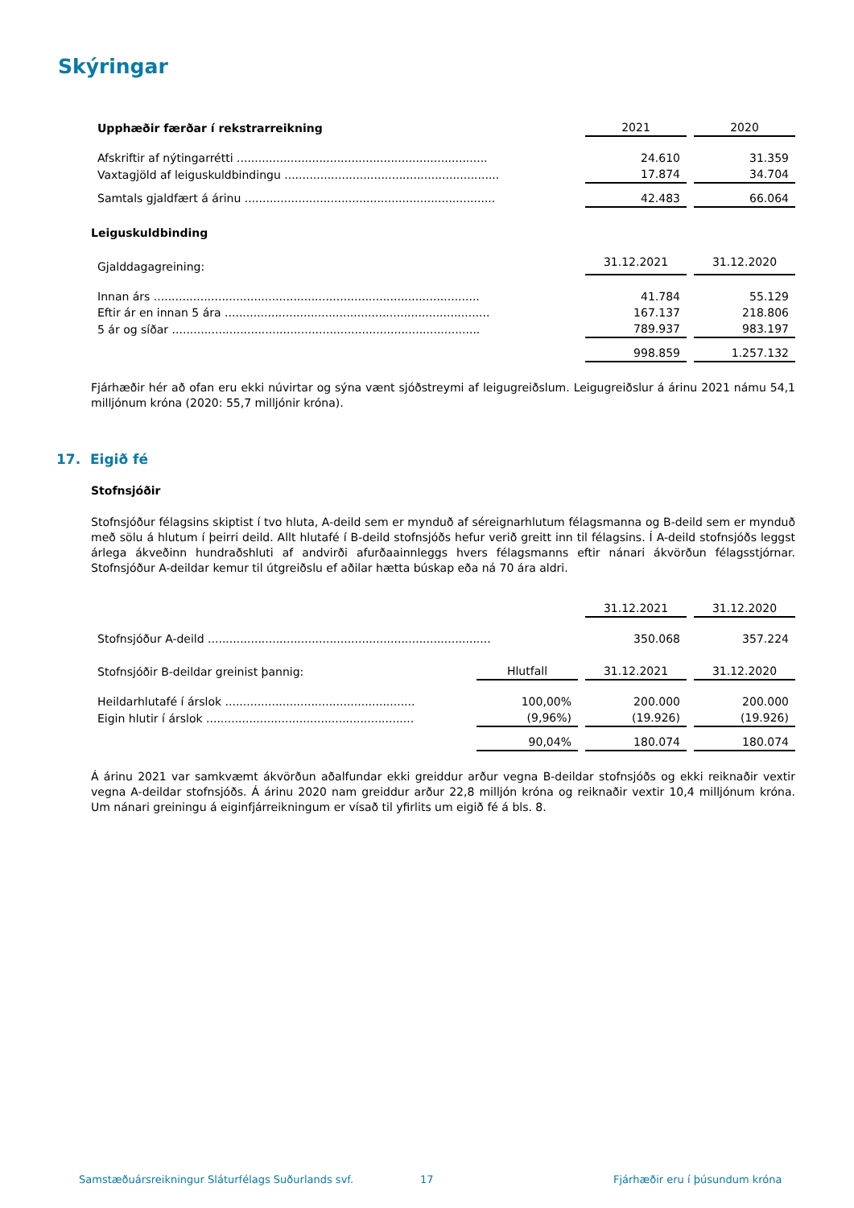Skýringar
| Upphæðir færðar í rekstrarreikning | 2021 | | 2020 |
| Afskriftir af nýtingarrétti ...................................................................... | 24.610 | | 31.359 |
| Vaxtagjöld af leiguskuldbindingu ............................................................ | 17.874 | | 34.704 |
| Samtals gjaldfært á árinu ...................................................................... | 42.483 | | 66.064 |
Leiguskuldbinding
| Gjalddagagreining: | 31.12.2021 | | 31.12.2020 |
| Innan árs ........................................................................................... | 41.784 | | 55.129 |
| Eftir ár en innan 5 ára .......................................................................... | 167.137 | | 218.806 |
| 5 ár og síðar ...................................................................................... | 789.937 | | 983.197 |
| | 998.859 | | 1.257.132 |
Fjárhæðir hér að ofan eru ekki núvirtar og sýna vænt sjóðstreymi af leigugreiðslum. Leigugreiðslur á árinu 2021 námu 54,1 milljónum króna (2020: 55,7 milljónir króna).
17. Eigið fé
Stofnsjóðir
Stofnsjóður félagsins skiptist í tvo hluta, A-deild sem er mynduð af séreignarhlutum félagsmanna og B-deild sem er mynduð með sölu á hlutum í þeirri deild. Allt hlutafé í B-deild stofnsjóðs hefur verið greitt inn til félagsins. Í A-deild stofnsjóðs leggst árlega ákveðinn hundraðshluti af andvirði afurðaainnleggs hvers félagsmanns eftir nánari ákvörðun félagsstjórnar. Stofnsjóður A-deildar kemur til útgreiðslu ef aðilar hætta búskap eða ná 70 ára aldri.
| | 31.12.2021 | | 31.12.2020 |
| Stofnsjóður A-deild ............................................................................... | 350.068 | | 357.224 |
| Stofnsjóðir B-deildar greinist þannig: | Hlutfall | | 31.12.2021 | | 31.12.2020 |
| Heildarhlutafé í árslok ..................................................... | 100,00% | | 200.000 | | 200.000 |
| Eigin hlutir í árslok .......................................................... | (9,96%) | | (19.926) | | (19.926) |
| | 90,04% | | 180.074 | | 180.074 |
Á árinu 2021 var samkvæmt ákvörðun aðalfundar ekki greiddur arður vegna B-deildar stofnsjóðs og ekki reiknaðir vextir vegna A-deildar stofnsjóðs. Á árinu 2020 nam greiddur arður 22,8 milljón króna og reiknaðir vextir 10,4 milljónum króna. Um nánari greiningu á eiginfjárreikningum er vísað til yfirlits um eigið fé á bls. 8.
Samstæðuársreikningur Sláturfélags Suðurlands svf.
17 Fjárhæðir eru í þúsundum króna